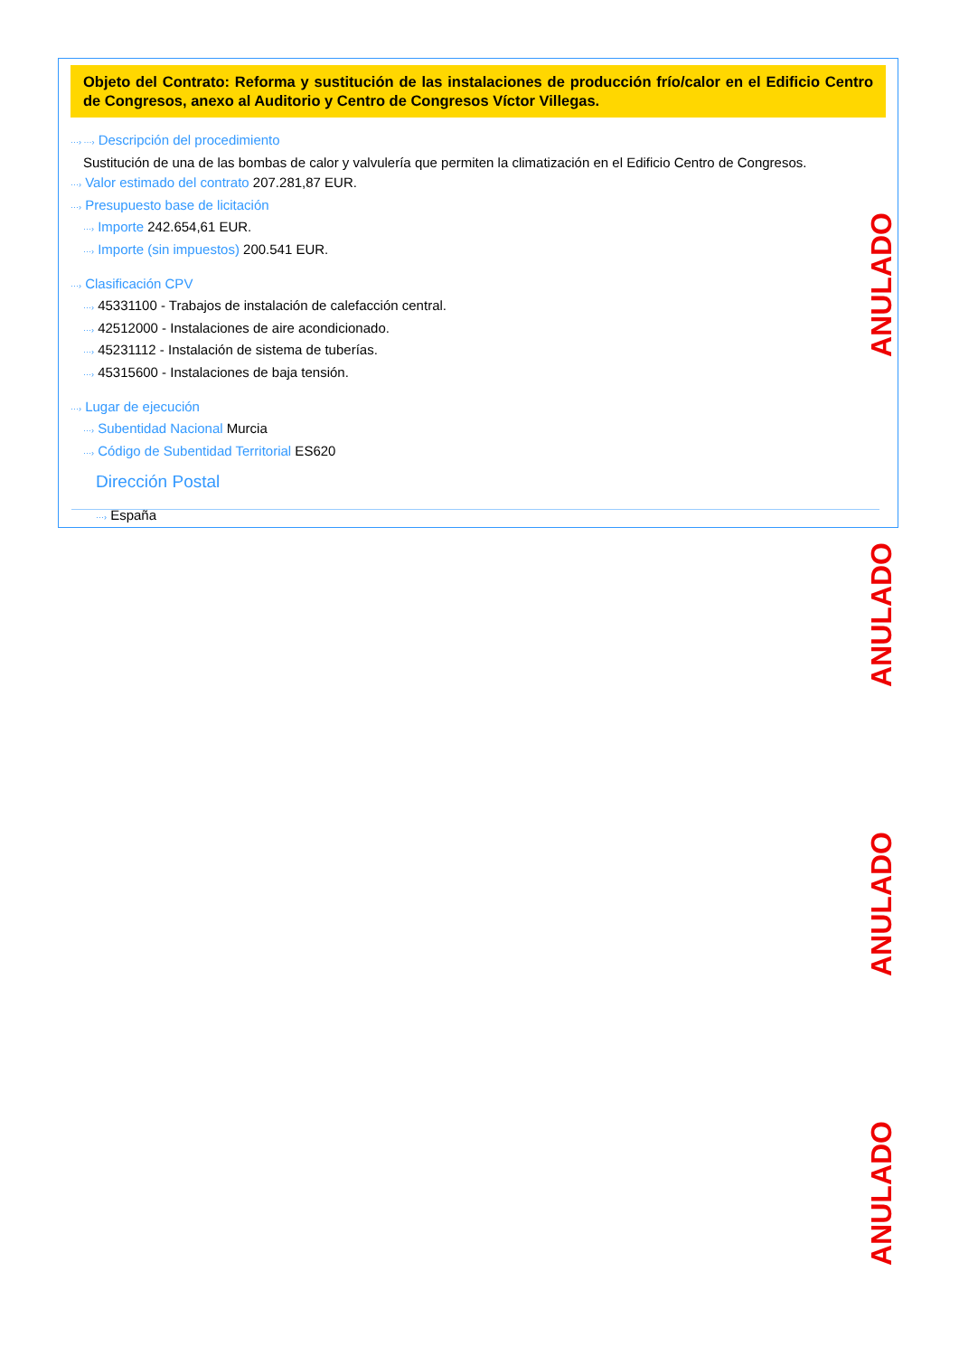Objeto del Contrato: Reforma y sustitución de las instalaciones de producción frío/calor en el Edificio Centro de Congresos, anexo al Auditorio y Centro de Congresos Víctor Villegas.
···› ···› Descripción del procedimiento
Sustitución de una de las bombas de calor y valvulería que permiten la climatización en el Edificio Centro de Congresos.
···› Valor estimado del contrato 207.281,87 EUR.
···› Presupuesto base de licitación
···› Importe 242.654,61 EUR.
···› Importe (sin impuestos) 200.541 EUR.
···› Clasificación CPV
···› 45331100 - Trabajos de instalación de calefacción central.
···› 42512000 - Instalaciones de aire acondicionado.
···› 45231112 - Instalación de sistema de tuberías.
···› 45315600 - Instalaciones de baja tensión.
···› Lugar de ejecución
···› Subentidad Nacional Murcia
···› Código de Subentidad Territorial ES620
Dirección Postal
···› España
ANULADO
ANULADO
ANULADO
ANULADO